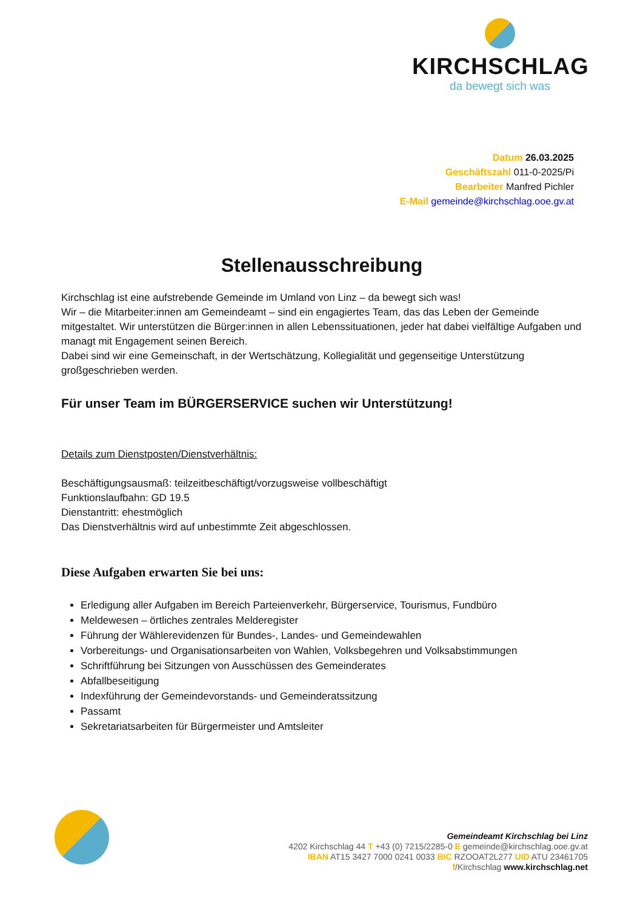KIRCHSCHLAG
da bewegt sich was
Datum 26.03.2025
Geschäftszahl 011-0-2025/Pi
Bearbeiter Manfred Pichler
E-Mail gemeinde@kirchschlag.ooe.gv.at
Stellenausschreibung
Kirchschlag ist eine aufstrebende Gemeinde im Umland von Linz – da bewegt sich was!
Wir – die Mitarbeiter:innen am Gemeindeamt – sind ein engagiertes Team, das das Leben der Gemeinde mitgestaltet. Wir unterstützen die Bürger:innen in allen Lebenssituationen, jeder hat dabei vielfältige Aufgaben und managt mit Engagement seinen Bereich.
Dabei sind wir eine Gemeinschaft, in der Wertschätzung, Kollegialität und gegenseitige Unterstützung großgeschrieben werden.
Für unser Team im BÜRGERSERVICE suchen wir Unterstützung!
Details zum Dienstposten/Dienstverhältnis:
Beschäftigungsausmaß: teilzeitbeschäftigt/vorzugsweise vollbeschäftigt
Funktionslaufbahn: GD 19.5
Dienstantritt: ehestmöglich
Das Dienstverhältnis wird auf unbestimmte Zeit abgeschlossen.
Diese Aufgaben erwarten Sie bei uns:
Erledigung aller Aufgaben im Bereich Parteienverkehr, Bürgerservice, Tourismus, Fundbüro
Meldewesen – örtliches zentrales Melderegister
Führung der Wählerevidenzen für Bundes-, Landes- und Gemeindewahlen
Vorbereitungs- und Organisationsarbeiten von Wahlen, Volksbegehren und Volksabstimmungen
Schriftführung bei Sitzungen von Ausschüssen des Gemeinderates
Abfallbeseitigung
Indexführung der Gemeindevorstands- und Gemeinderatssitzung
Passamt
Sekretariatsarbeiten für Bürgermeister und Amtsleiter
Gemeindeamt Kirchschlag bei Linz
4202 Kirchschlag 44 T +43 (0) 7215/2285-0 E gemeinde@kirchschlag.ooe.gv.at
IBAN AT15 3427 7000 0241 0033 BIC RZOOAT2L277 UID ATU 23461705
f/Kirchschlag www.kirchschlag.net